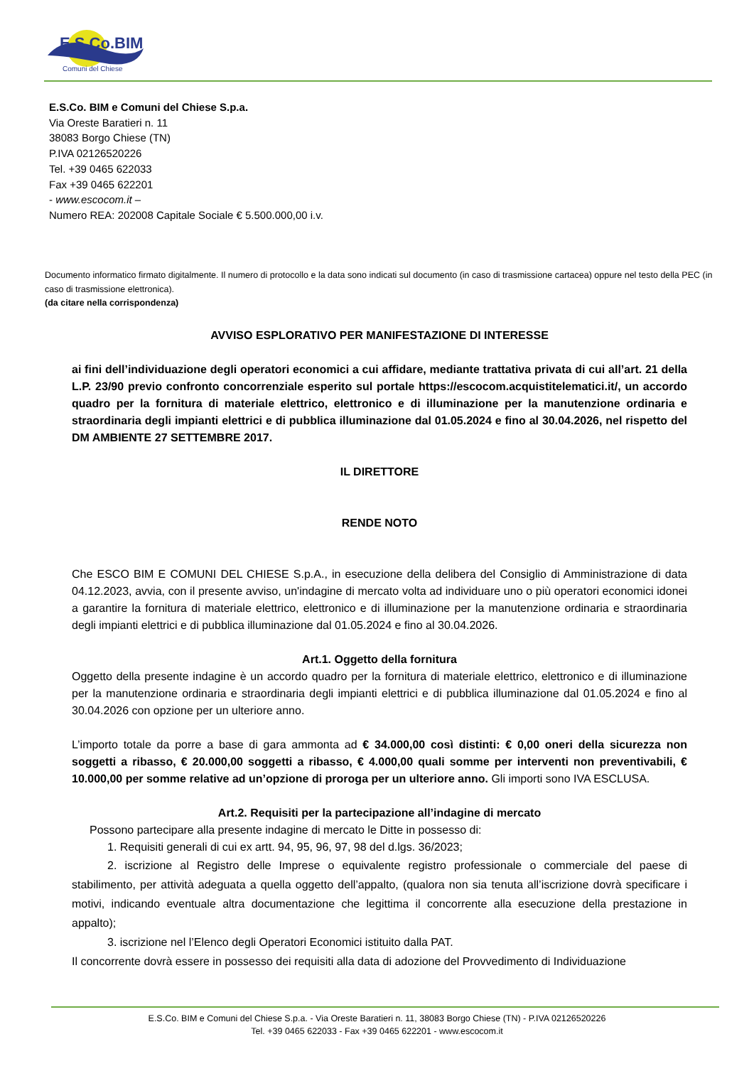E.S.Co.BIM
Comuni del Chiese
E.S.Co. BIM e Comuni del Chiese S.p.a.
Via Oreste Baratieri n. 11
38083 Borgo Chiese (TN)
P.IVA 02126520226
Tel. +39 0465 622033
Fax +39 0465 622201
- www.escocom.it –
Numero REA: 202008 Capitale Sociale € 5.500.000,00 i.v.
Documento informatico firmato digitalmente. Il numero di protocollo e la data sono indicati sul documento (in caso di trasmissione cartacea) oppure nel testo della PEC (in caso di trasmissione elettronica).
(da citare nella corrispondenza)
AVVISO ESPLORATIVO PER MANIFESTAZIONE DI INTERESSE
ai fini dell’individuazione degli operatori economici a cui affidare, mediante trattativa privata di cui all’art. 21 della L.P. 23/90 previo confronto concorrenziale esperito sul portale https://escocom.acquistitelematici.it/, un accordo quadro per la fornitura di materiale elettrico, elettronico e di illuminazione per la manutenzione ordinaria e straordinaria degli impianti elettrici e di pubblica illuminazione dal 01.05.2024 e fino al 30.04.2026, nel rispetto del DM AMBIENTE 27 SETTEMBRE 2017.
IL DIRETTORE
RENDE NOTO
Che ESCO BIM E COMUNI DEL CHIESE S.p.A., in esecuzione della delibera del Consiglio di Amministrazione di data 04.12.2023, avvia, con il presente avviso, un'indagine di mercato volta ad individuare uno o più operatori economici idonei a garantire la fornitura di materiale elettrico, elettronico e di illuminazione per la manutenzione ordinaria e straordinaria degli impianti elettrici e di pubblica illuminazione dal 01.05.2024 e fino al 30.04.2026.
Art.1. Oggetto della fornitura
Oggetto della presente indagine è un accordo quadro per la fornitura di materiale elettrico, elettronico e di illuminazione per la manutenzione ordinaria e straordinaria degli impianti elettrici e di pubblica illuminazione dal 01.05.2024 e fino al 30.04.2026 con opzione per un ulteriore anno.
L’importo totale da porre a base di gara ammonta ad € 34.000,00 così distinti: € 0,00 oneri della sicurezza non soggetti a ribasso, € 20.000,00 soggetti a ribasso, € 4.000,00 quali somme per interventi non preventivabili, € 10.000,00 per somme relative ad un’opzione di proroga per un ulteriore anno. Gli importi sono IVA ESCLUSA.
Art.2. Requisiti per la partecipazione all’indagine di mercato
Possono partecipare alla presente indagine di mercato le Ditte in possesso di:
1. Requisiti generali di cui ex artt. 94, 95, 96, 97, 98 del d.lgs. 36/2023;
2. iscrizione al Registro delle Imprese o equivalente registro professionale o commerciale del paese di stabilimento, per attività adeguata a quella oggetto dell’appalto, (qualora non sia tenuta all’iscrizione dovrà specificare i motivi, indicando eventuale altra documentazione che legittima il concorrente alla esecuzione della prestazione in appalto);
3. iscrizione nel l’Elenco degli Operatori Economici istituito dalla PAT.
Il concorrente dovrà essere in possesso dei requisiti alla data di adozione del Provvedimento di Individuazione
E.S.Co. BIM e Comuni del Chiese S.p.a. - Via Oreste Baratieri n. 11, 38083 Borgo Chiese (TN) - P.IVA 02126520226
Tel. +39 0465 622033 - Fax +39 0465 622201 - www.escocom.it